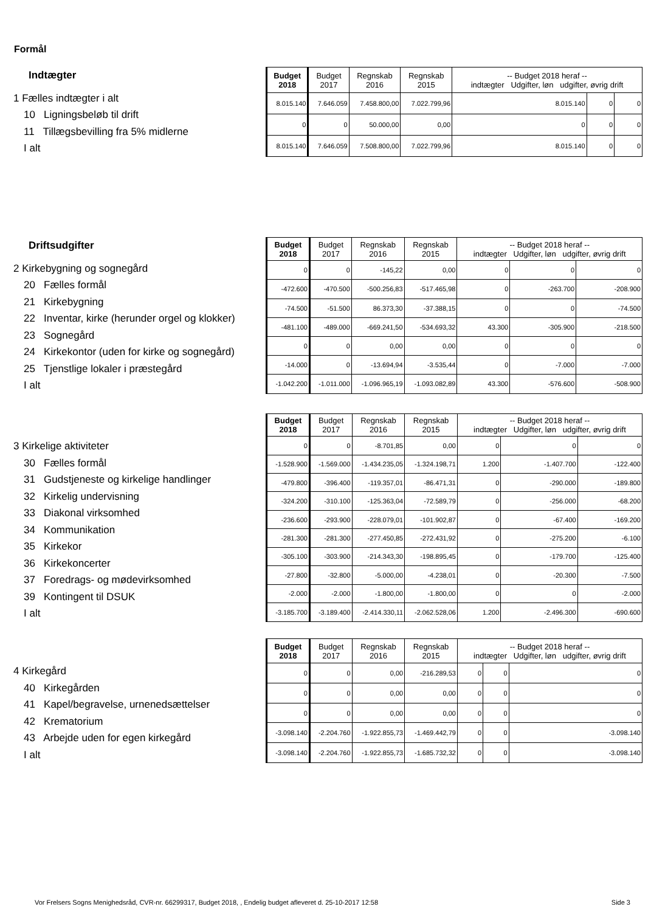Formål
Indtægter
1 Fælles indtægter i alt
10 Ligningsbeløb til drift
11 Tillægsbevilling fra 5% midlerne
I alt
| Budget 2018 | Budget 2017 | Regnskab 2016 | Regnskab 2015 | -- Budget 2018 heraf -- indtægter Udgifter, løn udgifter, øvrig drift | | |
| --- | --- | --- | --- | --- | --- | --- |
| 8.015.140 | 7.646.059 | 7.458.800,00 | 7.022.799,96 | 8.015.140 | 0 | 0 |
| 0 | 0 | 50.000,00 | 0,00 | 0 | 0 | 0 |
| 8.015.140 | 7.646.059 | 7.508.800,00 | 7.022.799,96 | 8.015.140 | 0 | 0 |
Driftsudgifter
2 Kirkebygning og sognegård
20 Fælles formål
21 Kirkebygning
22 Inventar, kirke (herunder orgel og klokker)
23 Sognegård
24 Kirkekontor (uden for kirke og sognegård)
25 Tjenstlige lokaler i præstegård
I alt
| Budget 2018 | Budget 2017 | Regnskab 2016 | Regnskab 2015 | -- Budget 2018 heraf -- indtægter Udgifter, løn udgifter, øvrig drift | | |
| --- | --- | --- | --- | --- | --- | --- |
| 0 | 0 | -145,22 | 0,00 | 0 | 0 | 0 |
| -472.600 | -470.500 | -500.256,83 | -517.465,98 | 0 | -263.700 | -208.900 |
| -74.500 | -51.500 | 86.373,30 | -37.388,15 | 0 | 0 | -74.500 |
| -481.100 | -489.000 | -669.241,50 | -534.693,32 | 43.300 | -305.900 | -218.500 |
| 0 | 0 | 0,00 | 0,00 | 0 | 0 | 0 |
| -14.000 | 0 | -13.694,94 | -3.535,44 | 0 | -7.000 | -7.000 |
| -1.042.200 | -1.011.000 | -1.096.965,19 | -1.093.082,89 | 43.300 | -576.600 | -508.900 |
3 Kirkelige aktiviteter
30 Fælles formål
31 Gudstjeneste og kirkelige handlinger
32 Kirkelig undervisning
33 Diakonal virksomhed
34 Kommunikation
35 Kirkekor
36 Kirkekoncerter
37 Foredrags- og mødevirksomhed
39 Kontingent til DSUK
I alt
| Budget 2018 | Budget 2017 | Regnskab 2016 | Regnskab 2015 | -- Budget 2018 heraf -- indtægter Udgifter, løn udgifter, øvrig drift | | |
| --- | --- | --- | --- | --- | --- | --- |
| 0 | 0 | -8.701,85 | 0,00 | 0 | 0 | 0 |
| -1.528.900 | -1.569.000 | -1.434.235,05 | -1.324.198,71 | 1.200 | -1.407.700 | -122.400 |
| -479.800 | -396.400 | -119.357,01 | -86.471,31 | 0 | -290.000 | -189.800 |
| -324.200 | -310.100 | -125.363,04 | -72.589,79 | 0 | -256.000 | -68.200 |
| -236.600 | -293.900 | -228.079,01 | -101.902,87 | 0 | -67.400 | -169.200 |
| -281.300 | -281.300 | -277.450,85 | -272.431,92 | 0 | -275.200 | -6.100 |
| -305.100 | -303.900 | -214.343,30 | -198.895,45 | 0 | -179.700 | -125.400 |
| -27.800 | -32.800 | -5.000,00 | -4.238,01 | 0 | -20.300 | -7.500 |
| -2.000 | -2.000 | -1.800,00 | -1.800,00 | 0 | 0 | -2.000 |
| -3.185.700 | -3.189.400 | -2.414.330,11 | -2.062.528,06 | 1.200 | -2.496.300 | -690.600 |
4 Kirkegård
40 Kirkegården
41 Kapel/begravelse, urnenedsættelser
42 Krematorium
43 Arbejde uden for egen kirkegård
I alt
| Budget 2018 | Budget 2017 | Regnskab 2016 | Regnskab 2015 | -- Budget 2018 heraf -- indtægter Udgifter, løn udgifter, øvrig drift | | |
| --- | --- | --- | --- | --- | --- | --- |
| 0 | 0 | 0,00 | -216.289,53 | 0 | 0 | 0 |
| 0 | 0 | 0,00 | 0,00 | 0 | 0 | 0 |
| 0 | 0 | 0,00 | 0,00 | 0 | 0 | 0 |
| -3.098.140 | -2.204.760 | -1.922.855,73 | -1.469.442,79 | 0 | 0 | -3.098.140 |
| -3.098.140 | -2.204.760 | -1.922.855,73 | -1.685.732,32 | 0 | 0 | -3.098.140 |
Vor Frelsers Sogns Menighedsråd, CVR-nr. 66299317, Budget 2018, , Endelig budget afleveret d. 25-10-2017 12:58 Side 3